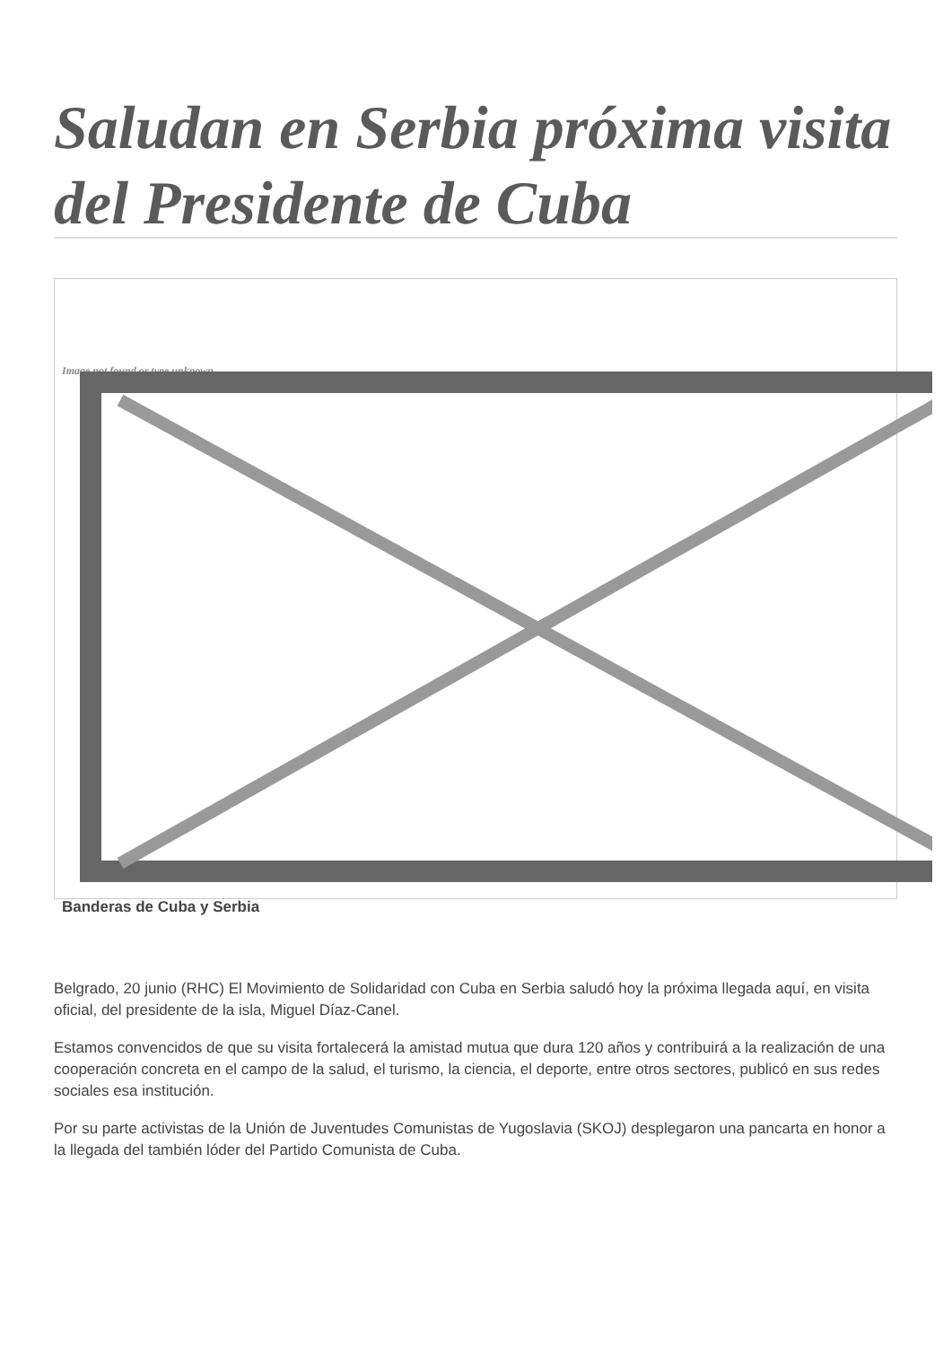Saludan en Serbia próxima visita del Presidente de Cuba
Image not found or type unknown
Banderas de Cuba y Serbia
Belgrado, 20 junio (RHC) El Movimiento de Solidaridad con Cuba en Serbia saludó hoy la próxima llegada aquí, en visita oficial, del presidente de la isla, Miguel Díaz-Canel.
Estamos convencidos de que su visita fortalecerá la amistad mutua que dura 120 años y contribuirá a la realización de una cooperación concreta en el campo de la salud, el turismo, la ciencia, el deporte, entre otros sectores, publicó en sus redes sociales esa institución.
Por su parte activistas de la Unión de Juventudes Comunistas de Yugoslavia (SKOJ) desplegaron una pancarta en honor a la llegada del también lóder del Partido Comunista de Cuba.